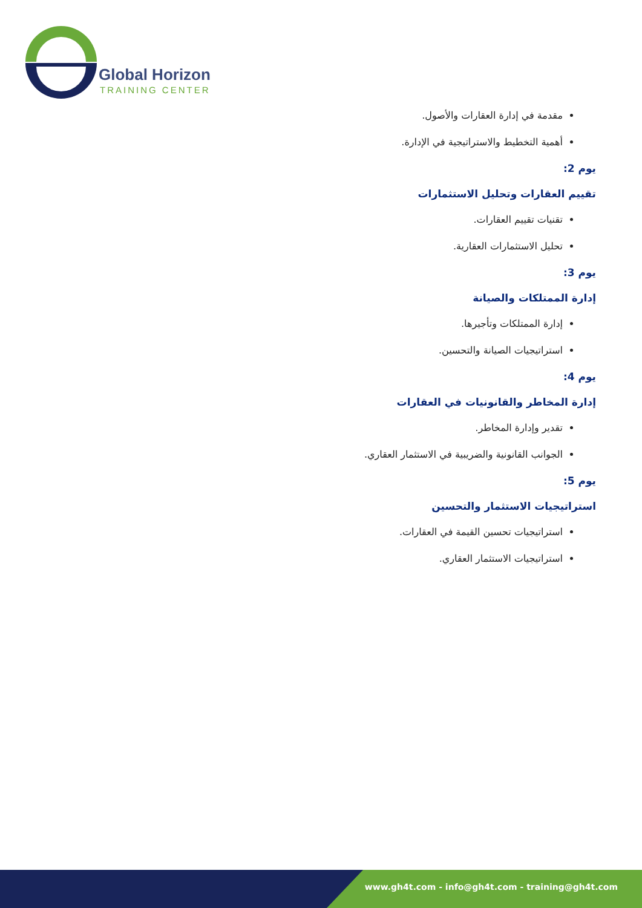Global Horizon
TRAINING CENTER
مقدمة في إدارة العقارات والأصول.
أهمية التخطيط والاستراتيجية في الإدارة.
يوم 2:
تقييم العقارات وتحليل الاستثمارات
تقنيات تقييم العقارات.
تحليل الاستثمارات العقارية.
يوم 3:
إدارة الممتلكات والصيانة
إدارة الممتلكات وتأجيرها.
استراتيجيات الصيانة والتحسين.
يوم 4:
إدارة المخاطر والقانونيات في العقارات
تقدير وإدارة المخاطر.
الجوانب القانونية والضريبية في الاستثمار العقاري.
يوم 5:
استراتيجيات الاستثمار والتحسين
استراتيجيات تحسين القيمة في العقارات.
استراتيجيات الاستثمار العقاري.
www.gh4t.com - info@gh4t.com - training@gh4t.com